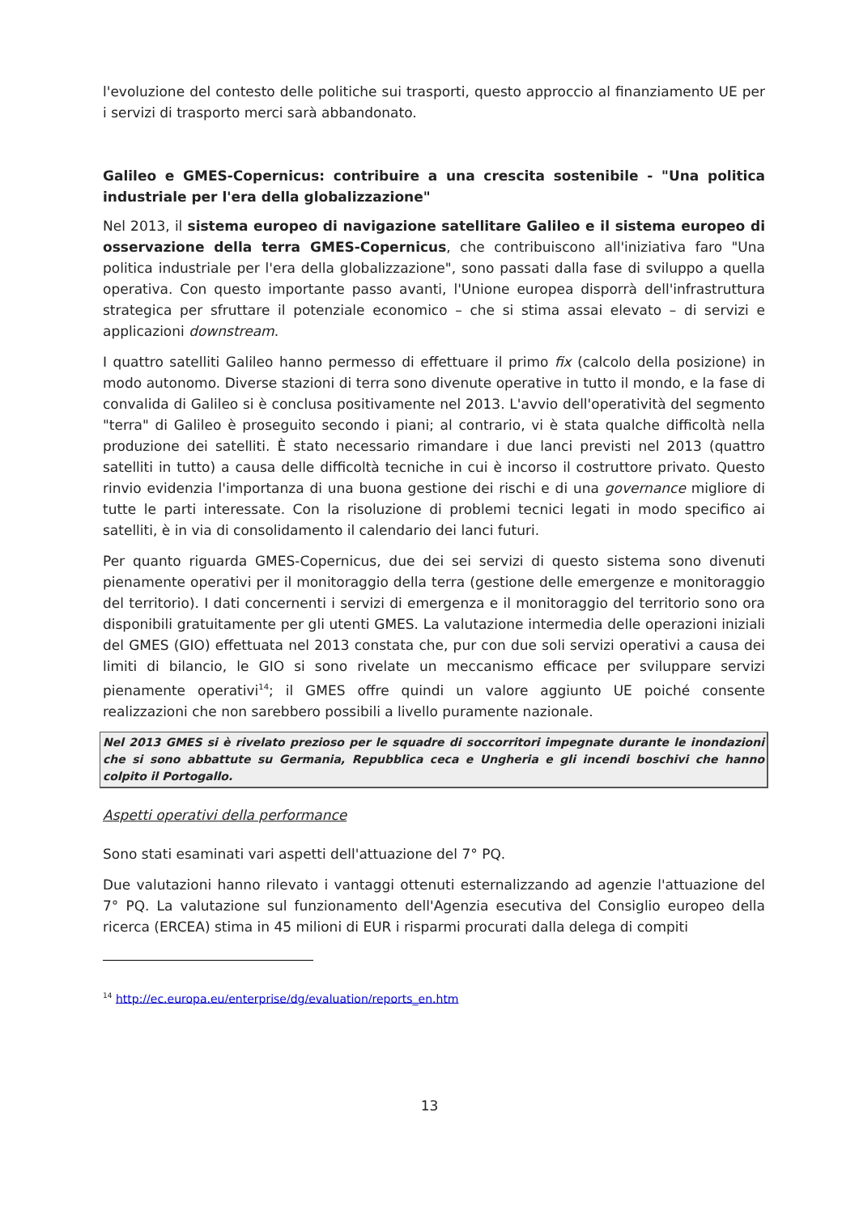l'evoluzione del contesto delle politiche sui trasporti, questo approccio al finanziamento UE per i servizi di trasporto merci sarà abbandonato.
Galileo e GMES-Copernicus: contribuire a una crescita sostenibile - "Una politica industriale per l'era della globalizzazione"
Nel 2013, il sistema europeo di navigazione satellitare Galileo e il sistema europeo di osservazione della terra GMES-Copernicus, che contribuiscono all'iniziativa faro "Una politica industriale per l'era della globalizzazione", sono passati dalla fase di sviluppo a quella operativa. Con questo importante passo avanti, l'Unione europea disporrà dell'infrastruttura strategica per sfruttare il potenziale economico – che si stima assai elevato – di servizi e applicazioni downstream.
I quattro satelliti Galileo hanno permesso di effettuare il primo fix (calcolo della posizione) in modo autonomo. Diverse stazioni di terra sono divenute operative in tutto il mondo, e la fase di convalida di Galileo si è conclusa positivamente nel 2013. L'avvio dell'operatività del segmento "terra" di Galileo è proseguito secondo i piani; al contrario, vi è stata qualche difficoltà nella produzione dei satelliti. È stato necessario rimandare i due lanci previsti nel 2013 (quattro satelliti in tutto) a causa delle difficoltà tecniche in cui è incorso il costruttore privato. Questo rinvio evidenzia l'importanza di una buona gestione dei rischi e di una governance migliore di tutte le parti interessate. Con la risoluzione di problemi tecnici legati in modo specifico ai satelliti, è in via di consolidamento il calendario dei lanci futuri.
Per quanto riguarda GMES-Copernicus, due dei sei servizi di questo sistema sono divenuti pienamente operativi per il monitoraggio della terra (gestione delle emergenze e monitoraggio del territorio). I dati concernenti i servizi di emergenza e il monitoraggio del territorio sono ora disponibili gratuitamente per gli utenti GMES. La valutazione intermedia delle operazioni iniziali del GMES (GIO) effettuata nel 2013 constata che, pur con due soli servizi operativi a causa dei limiti di bilancio, le GIO si sono rivelate un meccanismo efficace per sviluppare servizi pienamente operativi<sup>14</sup>; il GMES offre quindi un valore aggiunto UE poiché consente realizzazioni che non sarebbero possibili a livello puramente nazionale.
Nel 2013 GMES si è rivelato prezioso per le squadre di soccorritori impegnate durante le inondazioni che si sono abbattute su Germania, Repubblica ceca e Ungheria e gli incendi boschivi che hanno colpito il Portogallo.
Aspetti operativi della performance
Sono stati esaminati vari aspetti dell'attuazione del 7° PQ.
Due valutazioni hanno rilevato i vantaggi ottenuti esternalizzando ad agenzie l'attuazione del 7° PQ. La valutazione sul funzionamento dell'Agenzia esecutiva del Consiglio europeo della ricerca (ERCEA) stima in 45 milioni di EUR i risparmi procurati dalla delega di compiti
<sup>14</sup> http://ec.europa.eu/enterprise/dg/evaluation/reports_en.htm
13